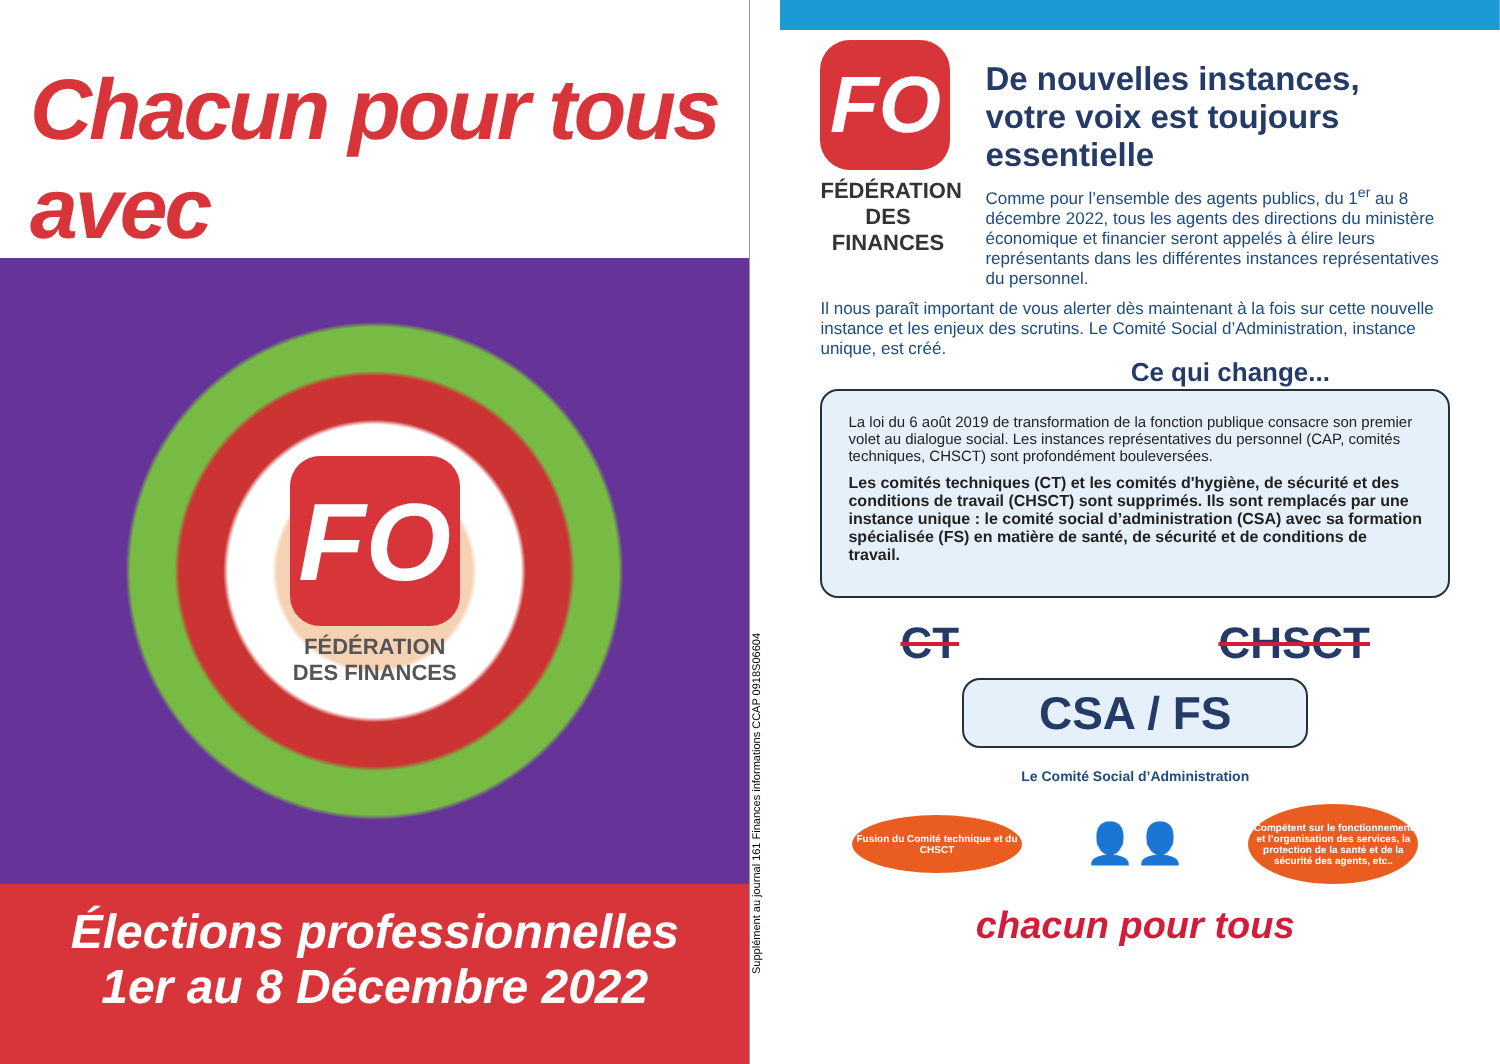Chacun pour tous avec
FO
FÉDÉRATION
DES FINANCES
Élections professionnelles
1er au 8 Décembre 2022
Supplément au journal 161 Finances informations CCAP 0918S06604
FO
FÉDÉRATION
DES FINANCES
De nouvelles instances,
votre voix est toujours essentielle
Comme pour l’ensemble des agents publics, du 1<sup>er</sup> au 8 décembre 2022, tous les agents des directions du ministère économique et financier seront appelés à élire leurs représentants dans les différentes instances représentatives du personnel.
Il nous paraît important de vous alerter dès maintenant à la fois sur cette nouvelle instance et les enjeux des scrutins. Le Comité Social d’Administration, instance unique, est créé.
Ce qui change...
La loi du 6 août 2019 de transformation de la fonction publique consacre son premier volet au dialogue social. Les instances représentatives du personnel (CAP, comités techniques, CHSCT) sont profondément bouleversées.
Les comités techniques (CT) et les comités d'hygiène, de sécurité et des conditions de travail (CHSCT) sont supprimés. Ils sont remplacés par une instance unique : le comité social d’administration (CSA) avec sa formation spécialisée (FS) en matière de santé, de sécurité et de conditions de travail.
CT CHSCT
CSA / FS
Le Comité Social d’Administration
Fusion du Comité technique et du CHSCT
👤👤
Compétent sur le fonctionnement et l’organisation des services, la protection de la santé et de la sécurité des agents, etc..
chacun pour tous